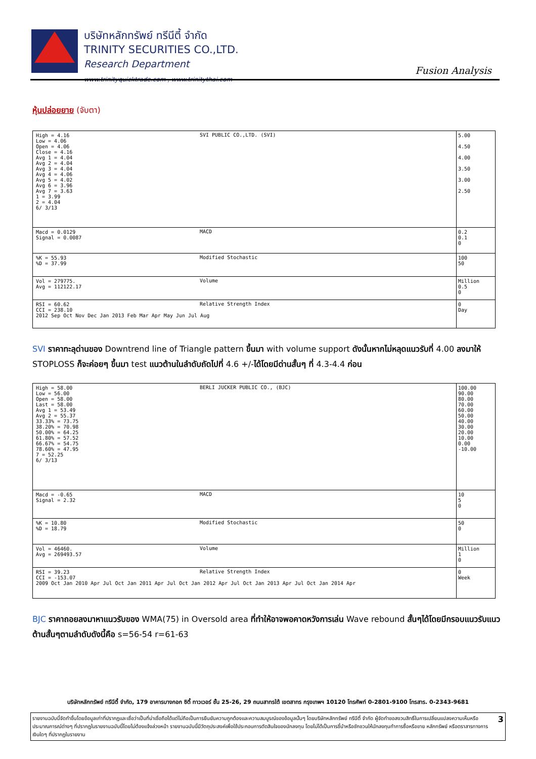บริษัทหลักทรัพย์ ทรีนีตี้ จำกัด
TRINITY SECURITIES CO.,LTD.
Research Department
www.trinityquicktrade.com , www.trinitythai.com
Fusion Analysis
หุ้นปล่อยยาย (จับตา)
High = 4.16
Low = 4.06
Open = 4.06
Close = 4.16
Avg 1 = 4.04
Avg 2 = 4.04
Avg 3 = 4.04
Avg 4 = 4.06
Avg 5 = 4.02
Avg 6 = 3.96
Avg 7 = 3.63
1 = 3.99
2 = 4.04
6/ 3/13
SVI PUBLIC CO.,LTD. (SVI)
5.00
4.50
4.00
3.50
3.00
2.50
Macd = 0.0129
Signal = 0.0087
MACD
0.2
0.1
0
%K = 55.93
%D = 37.99
Modified Stochastic
100
50
Vol = 279775.
Avg = 112122.17
Volume
Million
0.5
0
RSI = 60.62
CCI = 238.10
2012 Sep Oct Nov Dec Jan 2013 Feb Mar Apr May Jun Jul Aug
Relative Strength Index
0
Day
SVI ราคาทะลุด่านของ Downtrend line of Triangle pattern ขึ้นมา with volume support ดังนั้นหากไม่หลุดแนวรับที่ 4.00 ลงมาให้ STOPLOSS ก็จะค่อยๆ ขึ้นมา test แนวต้านในลำดับถัดไปที่ 4.6 +/-ได้โดยมีด่านสั้นๆ ที่ 4.3-4.4 ก่อน
High = 58.00
Low = 56.00
Open = 58.00
Last = 58.00
Avg 1 = 53.49
Avg 2 = 55.37
33.33% = 73.75
38.20% = 70.98
50.00% = 64.25
61.80% = 57.52
66.67% = 54.75
78.60% = 47.95
7 = 52.25
6/ 3/13
BERLI JUCKER PUBLIC CO., (BJC)
100.00
90.00
80.00
70.00
60.00
50.00
40.00
30.00
20.00
10.00
0.00
-10.00
Macd = -0.65
Signal = 2.32
MACD
10
5
0
%K = 10.80
%D = 18.79
Modified Stochastic
50
0
Vol = 46460.
Avg = 269493.57
Volume
Million
1
0
RSI = 39.23
CCI = -153.07
2009 Oct Jan 2010 Apr Jul Oct Jan 2011 Apr Jul Oct Jan 2012 Apr Jul Oct Jan 2013 Apr Jul Oct Jan 2014 Apr
Relative Strength Index
0
Week
BJC ราคาถอยลงมาหาแนวรับของ WMA(75) in Oversold area ที่ทำให้อาจพอคาดหวังการเล่น Wave rebound สั้นๆได้โดยมีกรอบแนวรับแนวต้านสั้นๆตามลำดับดังนี้คือ s=56-54 r=61-63
บริษัทหลักทรัพย์ ทรีนีตี้ จำกัด, 179 อาคารบางกอก ซิตี้ ทาวเวอร์ ชั้น 25-26, 29 ถนนสาทรใต้ เขตสาทร กรุงเทพฯ 10120 โทรศัพท์ 0-2801-9100 โทรสาร. 0-2343-9681
รายงานฉบับนี้จัดทำขึ้นโดยข้อมูลเท่าที่ปรากฏและเชื่อว่าเป็นที่น่าเชื่อถือได้แต่ไม่ถือเป็นการยืนยันความถูกต้องและความสมบูรณ์ของข้อมูลนั้นๆ โดยบริษัทหลักทรัพย์ ทรีนีตี้ จำกัด ผู้จัดทำขอสงวนสิทธิ์ในการเปลี่ยนแปลงความเห็นหรือประมาณการณ์ต่างๆ ที่ปรากฏในรายงานฉบับนี้โดยไม่ต้องแจ้งล่วงหน้า รายงานฉบับนี้มีวัตถุประสงค์เพื่อใช้ประกอบการตัดสินใจของนักลงทุน โดยไม่ได้เป็นการชี้นำหรือชักชวนให้นักลงทุนทำการซื้อหรือขาย หลักทรัพย์ หรือตราสารทางการเงินใดๆ ที่ปรากฏในรายงาน 3